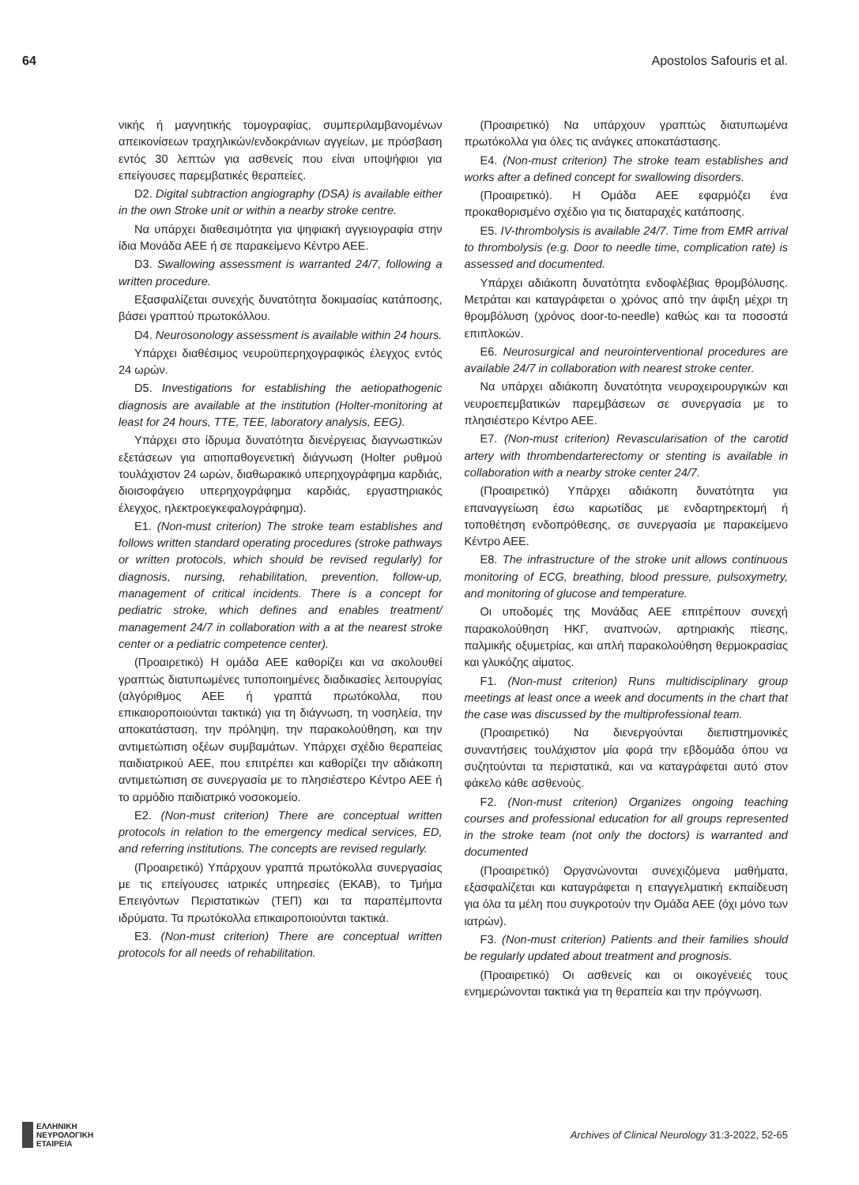64 Apostolos Safouris et al.
νικής ή μαγνητικής τομογραφίας, συμπεριλαμβανομένων απεικονίσεων τραχηλικών/ενδοκράνιων αγγείων, με πρόσβαση εντός 30 λεπτών για ασθενείς που είναι υποψήφιοι για επείγουσες παρεμβατικές θεραπείες.
D2. Digital subtraction angiography (DSA) is available either in the own Stroke unit or within a nearby stroke centre.
Να υπάρχει διαθεσιμότητα για ψηφιακή αγγειογραφία στην ίδια Μονάδα ΑΕΕ ή σε παρακείμενο Κέντρο ΑΕΕ.
D3. Swallowing assessment is warranted 24/7, following a written procedure.
Εξασφαλίζεται συνεχής δυνατότητα δοκιμασίας κατάποσης, βάσει γραπτού πρωτοκόλλου.
D4. Neurosonology assessment is available within 24 hours.
Υπάρχει διαθέσιμος νευροϋπερηχογραφικός έλεγχος εντός 24 ωρών.
D5. Investigations for establishing the aetiopathogenic diagnosis are available at the institution (Holter-monitoring at least for 24 hours, TTE, TEE, laboratory analysis, EEG).
Υπάρχει στο ίδρυμα δυνατότητα διενέργειας διαγνωστικών εξετάσεων για αιτιοπαθογενετική διάγνωση (Holter ρυθμού τουλάχιστον 24 ωρών, διαθωρακικό υπερηχογράφημα καρδιάς, διοισοφάγειο υπερηχογράφημα καρδιάς, εργαστηριακός έλεγχος, ηλεκτροεγκεφαλογράφημα).
E1. (Non-must criterion) The stroke team establishes and follows written standard operating procedures (stroke pathways or written protocols, which should be revised regularly) for diagnosis, nursing, rehabilitation, prevention, follow-up, management of critical incidents. There is a concept for pediatric stroke, which defines and enables treatment/ management 24/7 in collaboration with a at the nearest stroke center or a pediatric competence center).
(Προαιρετικό) Η ομάδα ΑΕΕ καθορίζει και να ακολουθεί γραπτώς διατυπωμένες τυποποιημένες διαδικασίες λειτουργίας (αλγόριθμος ΑΕΕ ή γραπτά πρωτόκολλα, που επικαιοροποιούνται τακτικά) για τη διάγνωση, τη νοσηλεία, την αποκατάσταση, την πρόληψη, την παρακολούθηση, και την αντιμετώπιση οξέων συμβαμάτων. Υπάρχει σχέδιο θεραπείας παιδιατρικού ΑΕΕ, που επιτρέπει και καθορίζει την αδιάκοπη αντιμετώπιση σε συνεργασία με το πλησιέστερο Κέντρο ΑΕΕ ή το αρμόδιο παιδιατρικό νοσοκομείο.
E2. (Non-must criterion) There are conceptual written protocols in relation to the emergency medical services, ED, and referring institutions. The concepts are revised regularly.
(Προαιρετικό) Υπάρχουν γραπτά πρωτόκολλα συνεργασίας με τις επείγουσες ιατρικές υπηρεσίες (ΕΚΑΒ), το Τμήμα Επειγόντων Περιστατικών (ΤΕΠ) και τα παραπέμποντα ιδρύματα. Τα πρωτόκολλα επικαιροποιούνται τακτικά.
E3. (Non-must criterion) There are conceptual written protocols for all needs of rehabilitation.
(Προαιρετικό) Να υπάρχουν γραπτώς διατυπωμένα πρωτόκολλα για όλες τις ανάγκες αποκατάστασης.
E4. (Non-must criterion) The stroke team establishes and works after a defined concept for swallowing disorders.
(Προαιρετικό). Η Ομάδα ΑΕΕ εφαρμόζει ένα προκαθορισμένο σχέδιο για τις διαταραχές κατάποσης.
E5. IV-thrombolysis is available 24/7. Time from EMR arrival to thrombolysis (e.g. Door to needle time, complication rate) is assessed and documented.
Υπάρχει αδιάκοπη δυνατότητα ενδοφλέβιας θρομβόλυσης. Μετράται και καταγράφεται ο χρόνος από την άφιξη μέχρι τη θρομβόλυση (χρόνος door-to-needle) καθώς και τα ποσοστά επιπλοκών.
E6. Neurosurgical and neurointerventional procedures are available 24/7 in collaboration with nearest stroke center.
Να υπάρχει αδιάκοπη δυνατότητα νευροχειρουργικών και νευροεπεμβατικών παρεμβάσεων σε συνεργασία με το πλησιέστερο Κέντρο ΑΕΕ.
E7. (Non-must criterion) Revascularisation of the carotid artery with thrombendarterectomy or stenting is available in collaboration with a nearby stroke center 24/7.
(Προαιρετικό) Υπάρχει αδιάκοπη δυνατότητα για επαναγγείωση έσω καρωτίδας με ενδαρτηρεκτομή ή τοποθέτηση ενδοπρόθεσης, σε συνεργασία με παρακείμενο Κέντρο ΑΕΕ.
E8. The infrastructure of the stroke unit allows continuous monitoring of ECG, breathing, blood pressure, pulsoxymetry, and monitoring of glucose and temperature.
Οι υποδομές της Μονάδας ΑΕΕ επιτρέπουν συνεχή παρακολούθηση ΗΚΓ, αναπνοών, αρτηριακής πίεσης, παλμικής οξυμετρίας, και απλή παρακολούθηση θερμοκρασίας και γλυκόζης αίματος.
F1. (Non-must criterion) Runs multidisciplinary group meetings at least once a week and documents in the chart that the case was discussed by the multiprofessional team.
(Προαιρετικό) Να διενεργούνται διεπιστημονικές συναντήσεις τουλάχιστον μία φορά την εβδομάδα όπου να συζητούνται τα περιστατικά, και να καταγράφεται αυτό στον φάκελο κάθε ασθενούς.
F2. (Non-must criterion) Organizes ongoing teaching courses and professional education for all groups represented in the stroke team (not only the doctors) is warranted and documented
(Προαιρετικό) Οργανώνονται συνεχιζόμενα μαθήματα, εξασφαλίζεται και καταγράφεται η επαγγελματική εκπαίδευση για όλα τα μέλη που συγκροτούν την Ομάδα ΑΕΕ (όχι μόνο των ιατρών).
F3. (Non-must criterion) Patients and their families should be regularly updated about treatment and prognosis.
(Προαιρετικό) Οι ασθενείς και οι οικογένειές τους ενημερώνονται τακτικά για τη θεραπεία και την πρόγνωση.
ΕΛΛΗΝΙΚΗ
ΝΕΥΡΟΛΟΓΙΚΗ
ΕΤΑΙΡΕΙΑ
Archives of Clinical Neurology 31:3-2022, 52-65